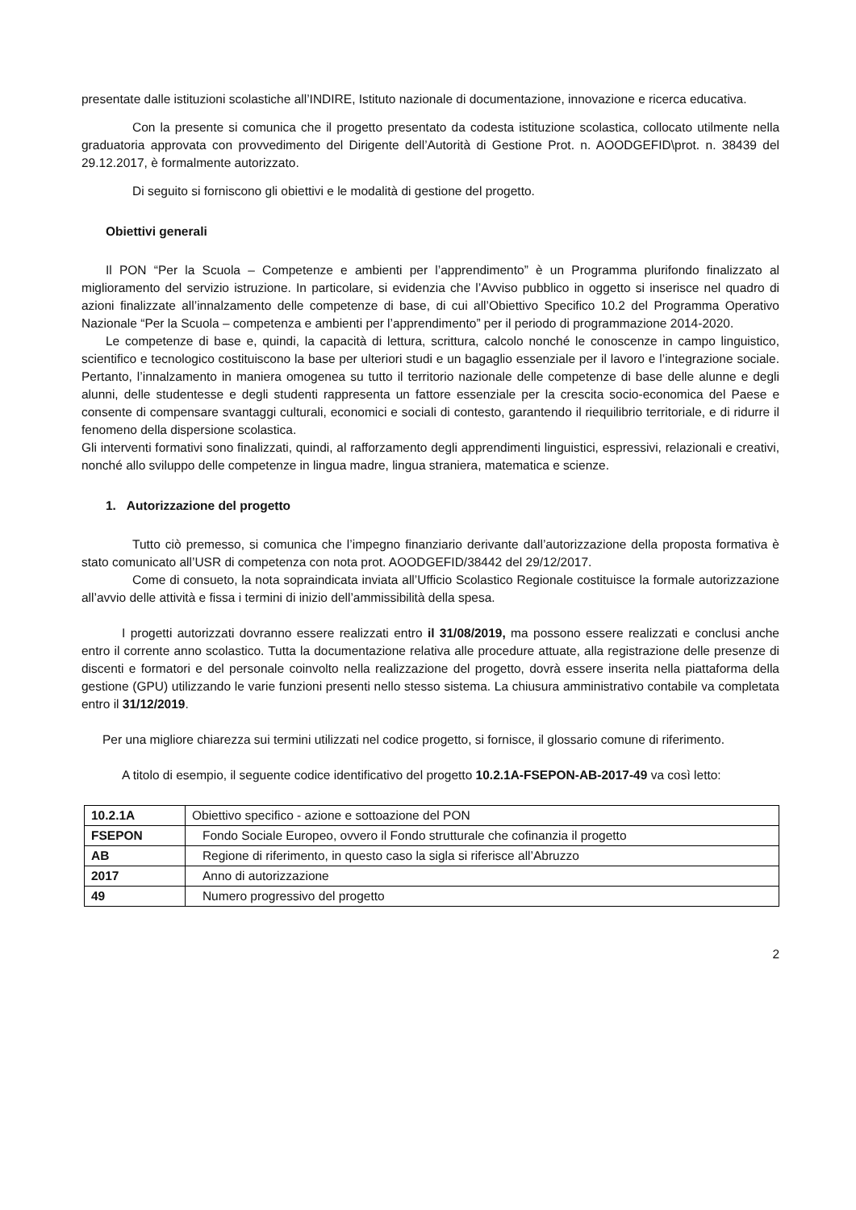presentate dalle istituzioni scolastiche all’INDIRE, Istituto nazionale di documentazione, innovazione e ricerca educativa.
Con la presente si comunica che il progetto presentato da codesta istituzione scolastica, collocato utilmente nella graduatoria approvata con provvedimento del Dirigente dell’Autorità di Gestione Prot. n. AOODGEFID\prot. n. 38439 del 29.12.2017, è formalmente autorizzato.
Di seguito si forniscono gli obiettivi e le modalità di gestione del progetto.
Obiettivi generali
Il PON “Per la Scuola – Competenze e ambienti per l’apprendimento” è un Programma plurifondo finalizzato al miglioramento del servizio istruzione. In particolare, si evidenzia che l’Avviso pubblico in oggetto si inserisce nel quadro di azioni finalizzate all’innalzamento delle competenze di base, di cui all’Obiettivo Specifico 10.2 del Programma Operativo Nazionale “Per la Scuola – competenza e ambienti per l’apprendimento” per il periodo di programmazione 2014-2020.
Le competenze di base e, quindi, la capacità di lettura, scrittura, calcolo nonché le conoscenze in campo linguistico, scientifico e tecnologico costituiscono la base per ulteriori studi e un bagaglio essenziale per il lavoro e l’integrazione sociale. Pertanto, l’innalzamento in maniera omogenea su tutto il territorio nazionale delle competenze di base delle alunne e degli alunni, delle studentesse e degli studenti rappresenta un fattore essenziale per la crescita socio-economica del Paese e consente di compensare svantaggi culturali, economici e sociali di contesto, garantendo il riequilibrio territoriale, e di ridurre il fenomeno della dispersione scolastica.
Gli interventi formativi sono finalizzati, quindi, al rafforzamento degli apprendimenti linguistici, espressivi, relazionali e creativi, nonché allo sviluppo delle competenze in lingua madre, lingua straniera, matematica e scienze.
1. Autorizzazione del progetto
Tutto ciò premesso, si comunica che l’impegno finanziario derivante dall’autorizzazione della proposta formativa è stato comunicato all’USR di competenza con nota prot. AOODGEFID/38442 del 29/12/2017.
Come di consueto, la nota sopraindicata inviata all’Ufficio Scolastico Regionale costituisce la formale autorizzazione all’avvio delle attività e fissa i termini di inizio dell’ammissibilità della spesa.
I progetti autorizzati dovranno essere realizzati entro il 31/08/2019, ma possono essere realizzati e conclusi anche entro il corrente anno scolastico. Tutta la documentazione relativa alle procedure attuate, alla registrazione delle presenze di discenti e formatori e del personale coinvolto nella realizzazione del progetto, dovrà essere inserita nella piattaforma della gestione (GPU) utilizzando le varie funzioni presenti nello stesso sistema. La chiusura amministrativo contabile va completata entro il 31/12/2019.
Per una migliore chiarezza sui termini utilizzati nel codice progetto, si fornisce, il glossario comune di riferimento.
A titolo di esempio, il seguente codice identificativo del progetto 10.2.1A-FSEPON-AB-2017-49 va così letto:
| 10.2.1A | Obiettivo specifico - azione e sottoazione del PON |
| FSEPON | Fondo Sociale Europeo, ovvero il Fondo strutturale che cofinanzia il progetto |
| AB | Regione di riferimento, in questo caso la sigla si riferisce all’Abruzzo |
| 2017 | Anno di autorizzazione |
| 49 | Numero progressivo del progetto |
2